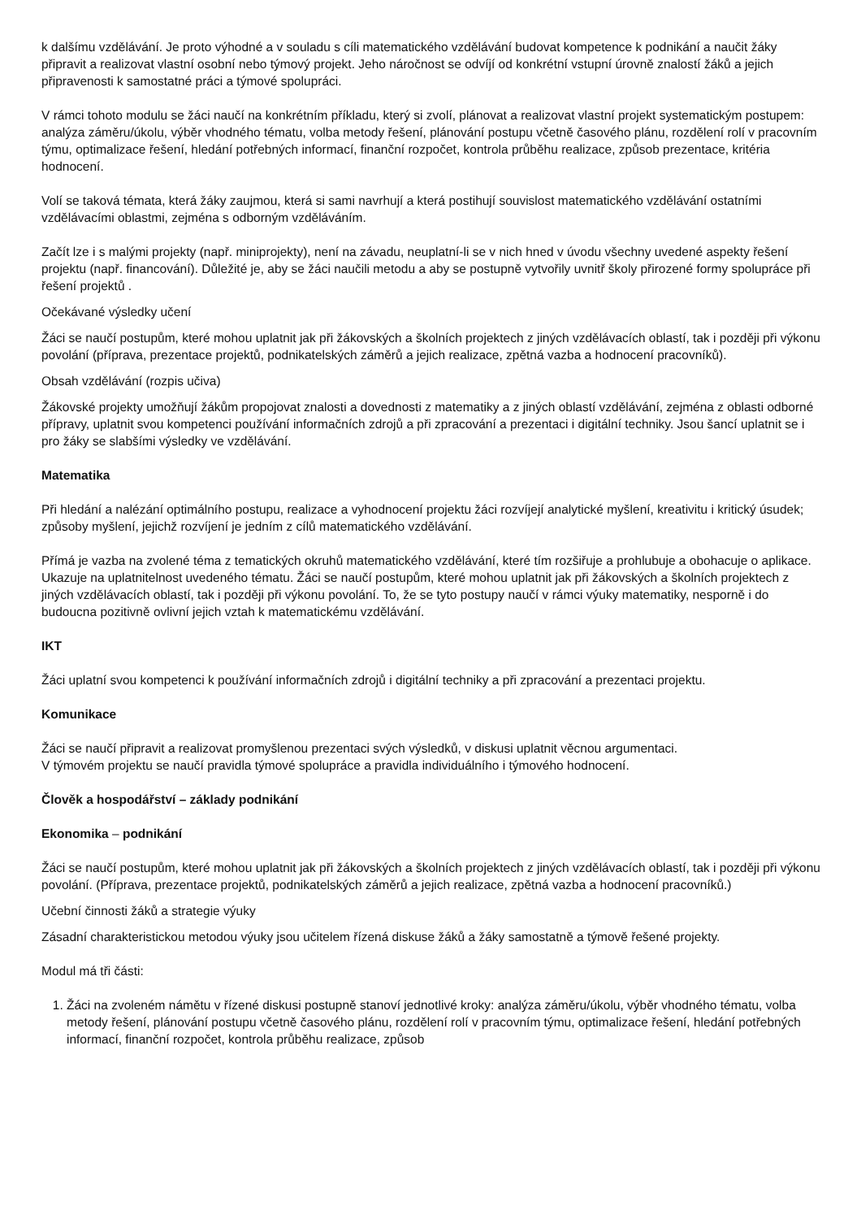k dalšímu vzdělávání. Je proto výhodné a v souladu s cíli matematického vzdělávání budovat kompetence k podnikání a naučit žáky připravit a realizovat vlastní osobní nebo týmový projekt. Jeho náročnost se odvíjí od konkrétní vstupní úrovně znalostí žáků a jejich připravenosti k samostatné práci a týmové spolupráci.
V rámci tohoto modulu se žáci naučí na konkrétním příkladu, který si zvolí, plánovat a realizovat vlastní projekt systematickým postupem: analýza záměru/úkolu, výběr vhodného tématu, volba metody řešení, plánování postupu včetně časového plánu, rozdělení rolí v pracovním týmu, optimalizace řešení, hledání potřebných informací, finanční rozpočet, kontrola průběhu realizace, způsob prezentace, kritéria hodnocení.
Volí se taková témata, která žáky zaujmou, která si sami navrhují a která postihují souvislost matematického vzdělávání ostatními vzdělávacími oblastmi, zejména s odborným vzděláváním.
Začít lze i s malými projekty (např. miniprojekty), není na závadu, neuplatní-li se v nich hned v úvodu všechny uvedené aspekty řešení projektu (např. financování). Důležité je, aby se žáci naučili metodu a aby se postupně vytvořily uvnitř školy přirozené formy spolupráce při řešení projektů .
Očekávané výsledky učení
Žáci se naučí postupům, které mohou uplatnit jak při žákovských a školních projektech z jiných vzdělávacích oblastí, tak i později při výkonu povolání (příprava, prezentace projektů, podnikatelských záměrů a jejich realizace, zpětná vazba a hodnocení pracovníků).
Obsah vzdělávání (rozpis učiva)
Žákovské projekty umožňují žákům propojovat znalosti a dovednosti z matematiky a z jiných oblastí vzdělávání, zejména z oblasti odborné přípravy, uplatnit svou kompetenci používání informačních zdrojů a při zpracování a prezentaci i digitální techniky. Jsou šancí uplatnit se i pro žáky se slabšími výsledky ve vzdělávání.
Matematika
Při hledání a nalézání optimálního postupu, realizace a vyhodnocení projektu žáci rozvíjejí analytické myšlení, kreativitu i kritický úsudek; způsoby myšlení, jejichž rozvíjení je jedním z cílů matematického vzdělávání.
Přímá je vazba na zvolené téma z tematických okruhů matematického vzdělávání, které tím rozšiřuje a prohlubuje a obohacuje o aplikace. Ukazuje na uplatnitelnost uvedeného tématu. Žáci se naučí postupům, které mohou uplatnit jak při žákovských a školních projektech z jiných vzdělávacích oblastí, tak i později při výkonu povolání. To, že se tyto postupy naučí v rámci výuky matematiky, nesporně i do budoucna pozitivně ovlivní jejich vztah k matematickému vzdělávání.
IKT
Žáci uplatní svou kompetenci k používání informačních zdrojů i digitální techniky a při zpracování a prezentaci projektu.
Komunikace
Žáci se naučí připravit a realizovat promyšlenou prezentaci svých výsledků, v diskusi uplatnit věcnou argumentaci.
V týmovém projektu se naučí pravidla týmové spolupráce a pravidla individuálního i týmového hodnocení.
Člověk a hospodářství – základy podnikání
Ekonomika – podnikání
Žáci se naučí postupům, které mohou uplatnit jak při žákovských a školních projektech z jiných vzdělávacích oblastí, tak i později při výkonu povolání. (Příprava, prezentace projektů, podnikatelských záměrů a jejich realizace, zpětná vazba a hodnocení pracovníků.)
Učební činnosti žáků a strategie výuky
Zásadní charakteristickou metodou výuky jsou učitelem řízená diskuse žáků a žáky samostatně a týmově řešené projekty.
Modul má tři části:
1. Žáci na zvoleném námětu v řízené diskusi postupně stanoví jednotlivé kroky: analýza záměru/úkolu, výběr vhodného tématu, volba metody řešení, plánování postupu včetně časového plánu, rozdělení rolí v pracovním týmu, optimalizace řešení, hledání potřebných informací, finanční rozpočet, kontrola průběhu realizace, způsob